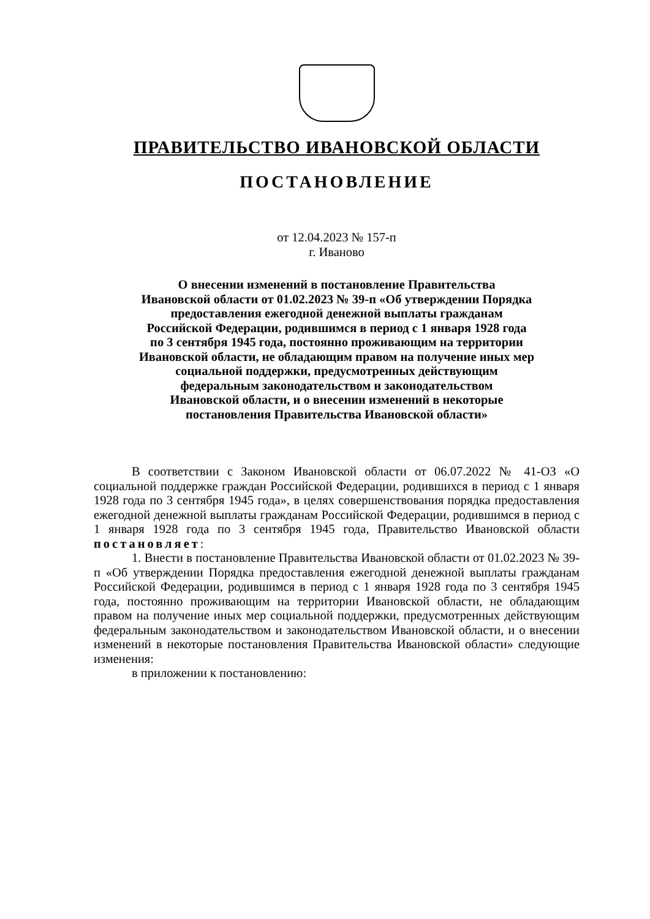ПРАВИТЕЛЬСТВО ИВАНОВСКОЙ ОБЛАСТИ
ПОСТАНОВЛЕНИЕ
от 12.04.2023 № 157-п
г. Иваново
О внесении изменений в постановление Правительства
Ивановской области от 01.02.2023 № 39-п «Об утверждении Порядка
предоставления ежегодной денежной выплаты гражданам
Российской Федерации, родившимся в период с 1 января 1928 года
по 3 сентября 1945 года, постоянно проживающим на территории
Ивановской области, не обладающим правом на получение иных мер
социальной поддержки, предусмотренных действующим
федеральным законодательством и законодательством
Ивановской области, и о внесении изменений в некоторые
постановления Правительства Ивановской области»
В соответствии с Законом Ивановской области от 06.07.2022 № 41-ОЗ «О социальной поддержке граждан Российской Федерации, родившихся в период с 1 января 1928 года по 3 сентября 1945 года», в целях совершенствования порядка предоставления ежегодной денежной выплаты гражданам Российской Федерации, родившимся в период с 1 января 1928 года по 3 сентября 1945 года, Правительство Ивановской области постановляет:
1. Внести в постановление Правительства Ивановской области от 01.02.2023 № 39-п «Об утверждении Порядка предоставления ежегодной денежной выплаты гражданам Российской Федерации, родившимся в период с 1 января 1928 года по 3 сентября 1945 года, постоянно проживающим на территории Ивановской области, не обладающим правом на получение иных мер социальной поддержки, предусмотренных действующим федеральным законодательством и законодательством Ивановской области, и о внесении изменений в некоторые постановления Правительства Ивановской области» следующие изменения:
в приложении к постановлению: